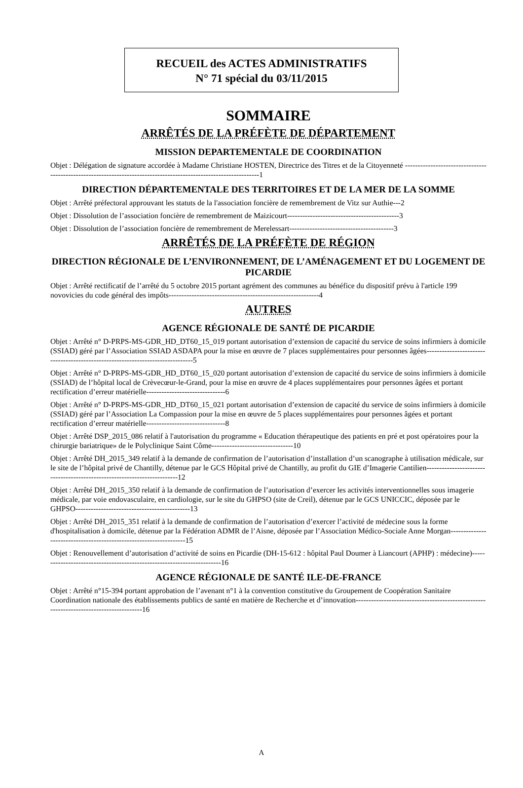RECUEIL des ACTES ADMINISTRATIFS
N° 71 spécial du 03/11/2015
SOMMAIRE
ARRÊTÉS DE LA PRÉFÈTE DE DÉPARTEMENT
MISSION DEPARTEMENTALE DE COORDINATION
Objet : Délégation de signature accordée à Madame Christiane HOSTEN, Directrice des Titres et de la Citoyenneté ------------------------------------------------------------------------------------------------------------------1
DIRECTION DÉPARTEMENTALE DES TERRITOIRES ET DE LA MER DE LA SOMME
Objet : Arrêté préfectoral approuvant les statuts de la l'association foncière de remembrement de Vitz sur Authie---2
Objet : Dissolution de l’association foncière de remembrement de Maizicourt--------------------------------------------3
Objet : Dissolution de l’association foncière de remembrement de Merelessart-----------------------------------------3
ARRÊTÉS DE LA PRÉFÈTE DE RÉGION
DIRECTION RÉGIONALE DE L’ENVIRONNEMENT, DE L’AMÉNAGEMENT ET DU LOGEMENT DE PICARDIE
Objet : Arrêté rectificatif de l’arrêté du 5 octobre 2015 portant agrément des communes au bénéfice du dispositif prévu à l'article 199 novovicies du code général des impôts-----------------------------------------------------------4
AUTRES
AGENCE RÉGIONALE DE SANTÉ DE PICARDIE
Objet : Arrêté n° D-PRPS-MS-GDR_HD_DT60_15_019 portant autorisation d’extension de capacité du service de soins infirmiers à domicile (SSIAD) géré par l’Association SSIAD ASDAPA pour la mise en œuvre de 7 places supplémentaires pour personnes âgées-------------------------------------------------------------------------------5
Objet : Arrêté n° D-PRPS-MS-GDR_HD_DT60_15_020 portant autorisation d’extension de capacité du service de soins infirmiers à domicile (SSIAD) de l’hôpital local de Crèvecœur-le-Grand, pour la mise en œuvre de 4 places supplémentaires pour personnes âgées et portant rectification d’erreur matérielle-------------------------------6
Objet : Arrêté n° D-PRPS-MS-GDR_HD_DT60_15_021 portant autorisation d’extension de capacité du service de soins infirmiers à domicile (SSIAD) géré par l’Association La Compassion pour la mise en œuvre de 5 places supplémentaires pour personnes âgées et portant rectification d’erreur matérielle-------------------------------8
Objet : Arrêté DSP_2015_086 relatif à l'autorisation du programme « Education thérapeutique des patients en pré et post opératoires pour la chirurgie bariatrique» de le Polyclinique Saint Côme--------------------------------10
Objet : Arrêté DH_2015_349 relatif à la demande de confirmation de l’autorisation d’installation d’un scanographe à utilisation médicale, sur le site de l’hôpital privé de Chantilly, détenue par le GCS Hôpital privé de Chantilly, au profit du GIE d’Imagerie Cantilien-------------------------------------------------------------------------12
Objet : Arrêté DH_2015_350 relatif à la demande de confirmation de l’autorisation d’exercer les activités interventionnelles sous imagerie médicale, par voie endovasculaire, en cardiologie, sur le site du GHPSO (site de Creil), détenue par le GCS UNICCIC, déposée par le GHPSO---------------------------------------------13
Objet : Arrêté DH_2015_351 relatif à la demande de confirmation de l’autorisation d’exercer l’activité de médecine sous la forme d'hospitalisation à domicile, détenue par la Fédération ADMR de l’Aisne, déposée par l’Association Médico-Sociale Anne Morgan-------------------------------------------------------------------15
Objet : Renouvellement d’autorisation d’activité de soins en Picardie (DH-15-612 : hôpital Paul Doumer à Liancourt (APHP) : médecine)------------------------------------------------------------------------16
AGENCE RÉGIONALE DE SANTÉ ILE-DE-FRANCE
Objet : Arrêté n°15-394 portant approbation de l’avenant n°1 à la convention constitutive du Groupement de Coopération Sanitaire Coordination nationale des établissements publics de santé en matière de Recherche et d’innovation---------------------------------------------------------------------------------------16
A